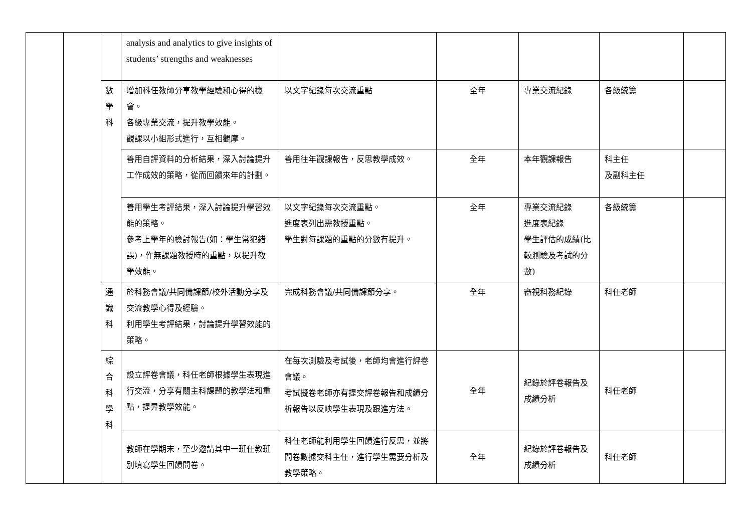| | | | analysis and analytics to give insights of students’ strengths and weaknesses | | | | | |
| | | 數 學 科 | 增加科任教師分享教學經驗和心得的機會。 各級專業交流，提升教學效能。 觀課以小組形式進行，互相觀摩。 | 以文字紀錄每次交流重點 | 全年 | 專業交流紀錄 | 各級統籌 | |
| | | | 善用自評資料的分析結果，深入討論提升工作成效的策略，從而回饋來年的計劃。 | 善用往年觀課報告，反思教學成效。 | 全年 | 本年觀課報告 | 科主任 及副科主任 | |
| | | | 善用學生考評結果，深入討論提升學習效能的策略。 參考上學年的檢討報告(如：學生常犯錯誤)，作無課題教授時的重點，以提升教學效能。 | 以文字紀錄每次交流重點。 進度表列出需教授重點。 學生對每課題的重點的分數有提升。 | 全年 | 專業交流紀錄 進度表紀錄 學生評估的成績(比較測驗及考試的分數) | 各級統籌 | |
| | | 通 識 科 | 於科務會議/共同備課節/校外活動分享及交流教學心得及經驗。 利用學生考評結果，討論提升學習效能的策略。 | 完成科務會議/共同備課節分享。 | 全年 | 審視科務紀錄 | 科任老師 | |
| | | 綜 合 科 學 科 | 設立評卷會議，科任老師根據學生表現進行交流，分享有關主科課題的教學法和重點，提昇教學效能。 | 在每次測驗及考試後，老師均會進行評卷會議。 考試擬卷老師亦有提交評卷報告和成績分析報告以反映學生表現及跟進方法。 | 全年 | 紀錄於評卷報告及成績分析 | 科任老師 | |
| | | | 教師在學期末，至少邀請其中一班任教班別填寫學生回饋問卷。 | 科任老師能利用學生回饋進行反思，並將問卷數據交科主任，進行學生需要分析及教學策略。 | 全年 | 紀錄於評卷報告及成績分析 | 科任老師 | |